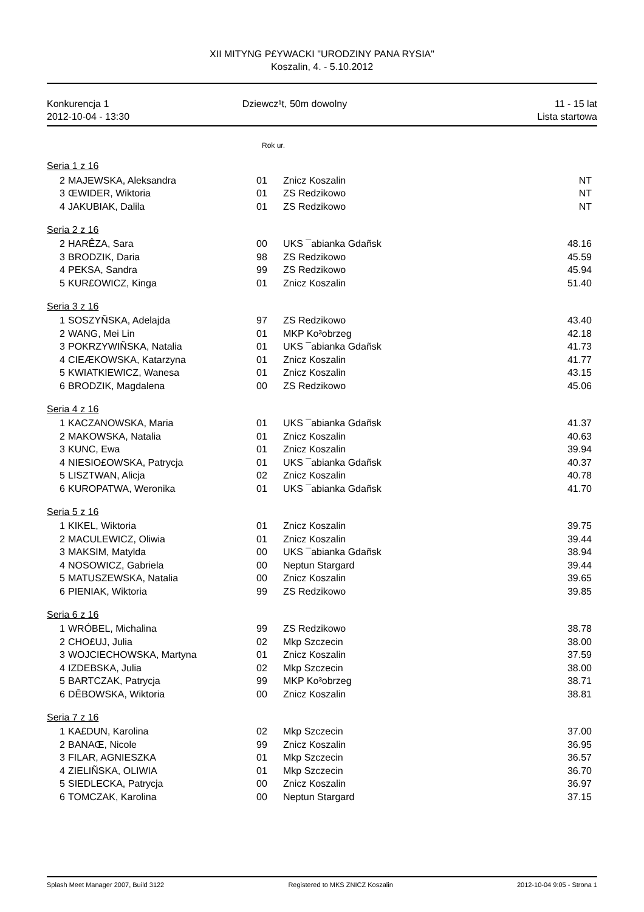XII MITYNG P£YWACKI "URODZINY PANA RYSIA"
Koszalin, 4. - 5.10.2012
Konkurencja 1
2012-10-04 - 13:30
Dziewcz¹t, 50m dowolny 11 - 15 lat
Lista startowa
Rok ur.
| Seria 1 z 16 | | | | |
| 2 | MAJEWSKA, Aleksandra | 01 | Znicz Koszalin | NT |
| 3 | ŒWIDER, Wiktoria | 01 | ZS Redzikowo | NT |
| 4 | JAKUBIAK, Dalila | 01 | ZS Redzikowo | NT |
| Seria 2 z 16 | | | | |
| 2 | HARÊZA, Sara | 00 | UKS ¯abianka Gdañsk | 48.16 |
| 3 | BRODZIK, Daria | 98 | ZS Redzikowo | 45.59 |
| 4 | PEKSA, Sandra | 99 | ZS Redzikowo | 45.94 |
| 5 | KUR£OWICZ, Kinga | 01 | Znicz Koszalin | 51.40 |
| Seria 3 z 16 | | | | |
| 1 | SOSZYÑSKA, Adelajda | 97 | ZS Redzikowo | 43.40 |
| 2 | WANG, Mei Lin | 01 | MKP Ko³obrzeg | 42.18 |
| 3 | POKRZYWIÑSKA, Natalia | 01 | UKS ¯abianka Gdañsk | 41.73 |
| 4 | CIEÆKOWSKA, Katarzyna | 01 | Znicz Koszalin | 41.77 |
| 5 | KWIATKIEWICZ, Wanesa | 01 | Znicz Koszalin | 43.15 |
| 6 | BRODZIK, Magdalena | 00 | ZS Redzikowo | 45.06 |
| Seria 4 z 16 | | | | |
| 1 | KACZANOWSKA, Maria | 01 | UKS ¯abianka Gdañsk | 41.37 |
| 2 | MAKOWSKA, Natalia | 01 | Znicz Koszalin | 40.63 |
| 3 | KUNC, Ewa | 01 | Znicz Koszalin | 39.94 |
| 4 | NIESIO£OWSKA, Patrycja | 01 | UKS ¯abianka Gdañsk | 40.37 |
| 5 | LISZTWAN, Alicja | 02 | Znicz Koszalin | 40.78 |
| 6 | KUROPATWA, Weronika | 01 | UKS ¯abianka Gdañsk | 41.70 |
| Seria 5 z 16 | | | | |
| 1 | KIKEL, Wiktoria | 01 | Znicz Koszalin | 39.75 |
| 2 | MACULEWICZ, Oliwia | 01 | Znicz Koszalin | 39.44 |
| 3 | MAKSIM, Matylda | 00 | UKS ¯abianka Gdañsk | 38.94 |
| 4 | NOSOWICZ, Gabriela | 00 | Neptun Stargard | 39.44 |
| 5 | MATUSZEWSKA, Natalia | 00 | Znicz Koszalin | 39.65 |
| 6 | PIENIAK, Wiktoria | 99 | ZS Redzikowo | 39.85 |
| Seria 6 z 16 | | | | |
| 1 | WRÓBEL, Michalina | 99 | ZS Redzikowo | 38.78 |
| 2 | CHO£UJ, Julia | 02 | Mkp Szczecin | 38.00 |
| 3 | WOJCIECHOWSKA, Martyna | 01 | Znicz Koszalin | 37.59 |
| 4 | IZDEBSKA, Julia | 02 | Mkp Szczecin | 38.00 |
| 5 | BARTCZAK, Patrycja | 99 | MKP Ko³obrzeg | 38.71 |
| 6 | DÊBOWSKA, Wiktoria | 00 | Znicz Koszalin | 38.81 |
| Seria 7 z 16 | | | | |
| 1 | KA£DUN, Karolina | 02 | Mkp Szczecin | 37.00 |
| 2 | BANAŒ, Nicole | 99 | Znicz Koszalin | 36.95 |
| 3 | FILAR, AGNIESZKA | 01 | Mkp Szczecin | 36.57 |
| 4 | ZIELIÑSKA, OLIWIA | 01 | Mkp Szczecin | 36.70 |
| 5 | SIEDLECKA, Patrycja | 00 | Znicz Koszalin | 36.97 |
| 6 | TOMCZAK, Karolina | 00 | Neptun Stargard | 37.15 |
Splash Meet Manager 2007, Build 3122 Registered to MKS ZNICZ Koszalin 2012-10-04 9:05 - Strona 1